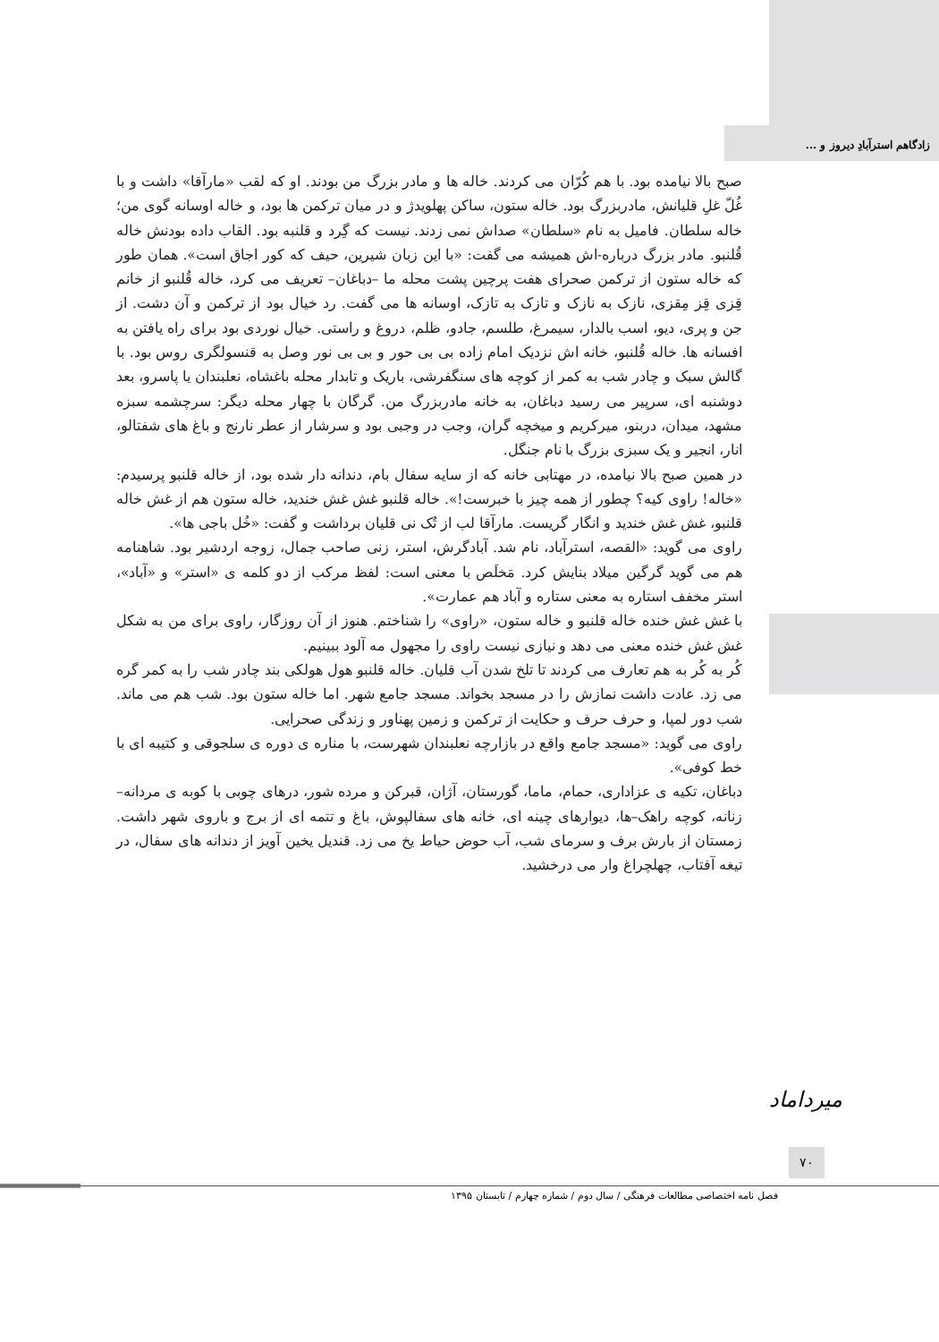زادگاهم استرآبادِ دیروز و ...
صبح بالا نیامده بود. با هم کُرّان می کردند. خاله ها و مادر بزرگ من بودند. او که لقب «مارآقا» داشت و با غُلّ غلِ قلیانش، مادربزرگ بود. خاله ستون، ساکن پهلویدژ و در میان ترکمن ها بود، و خاله اوسانه گوی من؛ خاله سلطان. فامیل به نام «سلطان» صداش نمی زدند. نیست که گِرد و قلنبه بود. القاب داده بودنش خاله قُلنبو. مادر بزرگ درباره-اش همیشه می گفت: «با این زبان شیرین، حیف که کور اجاق است». همان طور که خاله ستون از ترکمن صحرای هفت پرچین پشت محله ما –دباغان– تعریف می کرد، خاله قُلنبو از خانم قِزی قِز مِقزی، نازک به نازک و تازک به تازک، اوسانه ها می گفت. رد خیال بود از ترکمن و آن دشت. از جن و پری، دیو، اسب بالدار، سیمرغ، طلسم، جادو، ظلم، دروغ و راستی. خیال نوردی بود برای راه یافتن به افسانه ها. خاله قُلنبو، خانه اش نزدیک امام زاده بی بی حور و بی بی نور وصل به قنسولگری روس بود. با گالش سبک و چادر شب به کمر از کوچه های سنگفرشی، باریک و تابدار محله باغشاه، نعلبندان یا پاسرو، بعد دوشنبه ای، سرپیر می رسید دباغان، به خانه مادربزرگ من. گرگان با چهار محله دیگر: سرچشمه سبزه مشهد، میدان، دربنو، میرکریم و میخچه گران، وجب در وجبی بود و سرشار از عطر نارنج و باغ های شفتالو، انار، انجیر و یک سبزی بزرگ با نام جنگل.
در همین صبح بالا نیامده، در مهتابی خانه که از سایه سفال بام، دندانه دار شده بود، از خاله قلنبو پرسیدم: «خاله! راوی کیه؟ چطور از همه چیز با خبرست!». خاله قلنبو غش غش خندید، خاله ستون هم از غش خاله قلنبو، غش غش خندید و انگار گریست. مارآقا لب از تُک نی قلیان برداشت و گفت: «خُل باجی ها».
راوی می گوید: «القصه، استرآباد، نام شد. آبادگرش، استر، زنی صاحب جمال، زوجه اردشیر بود. شاهنامه هم می گوید گرگین میلاد بنایش کرد. مَخلَص با معنی است: لفظ مرکب از دو کلمه ی «استر» و «آباد»، استر مخفف استاره به معنی ستاره و آباد هم عمارت».
با غش غش خنده خاله قلنبو و خاله ستون، «راوی» را شناختم. هنوز از آن روزگار، راوی برای من به شکل غش غش خنده معنی می دهد و نیازی نیست راوی را مجهول مه آلود ببینیم.
کُر به کُر به هم تعارف می کردند تا تلخ شدن آب قلیان. خاله قلنبو هول هولکی بند چادر شب را به کمر گره می زد. عادت داشت نمازش را در مسجد بخواند. مسجد جامع شهر. اما خاله ستون بود. شب هم می ماند. شب دور لمپا، و حرف حرف و حکایت از ترکمن و زمین پهناور و زندگی صحرایی.
راوی می گوید: «مسجد جامع واقع در بازارچه نعلبندان شهرست، با مناره ی دوره ی سلجوقی و کتیبه ای با خط کوفی».
دباغان، تکیه ی عزاداری، حمام، ماما، گورستان، آژان، قبرکن و مرده شور، درهای چوبی با کوبه ی مردانه– زنانه، کوچه راهک–ها، دیوارهای چینه ای، خانه های سفالپوش، باغ و تتمه ای از برج و باروی شهر داشت. زمستان از بارش برف و سرمای شب، آب حوض حیاط یخ می زد. قندیل یخین آویز از دندانه های سفال، در تیغه آفتاب، چهلچراغ وار می درخشید.
میرداماد
۷۰
فصل نامه اختصاصی مطالعات فرهنگی / سال دوم / شماره چهارم / تابستان ۱۳۹۵